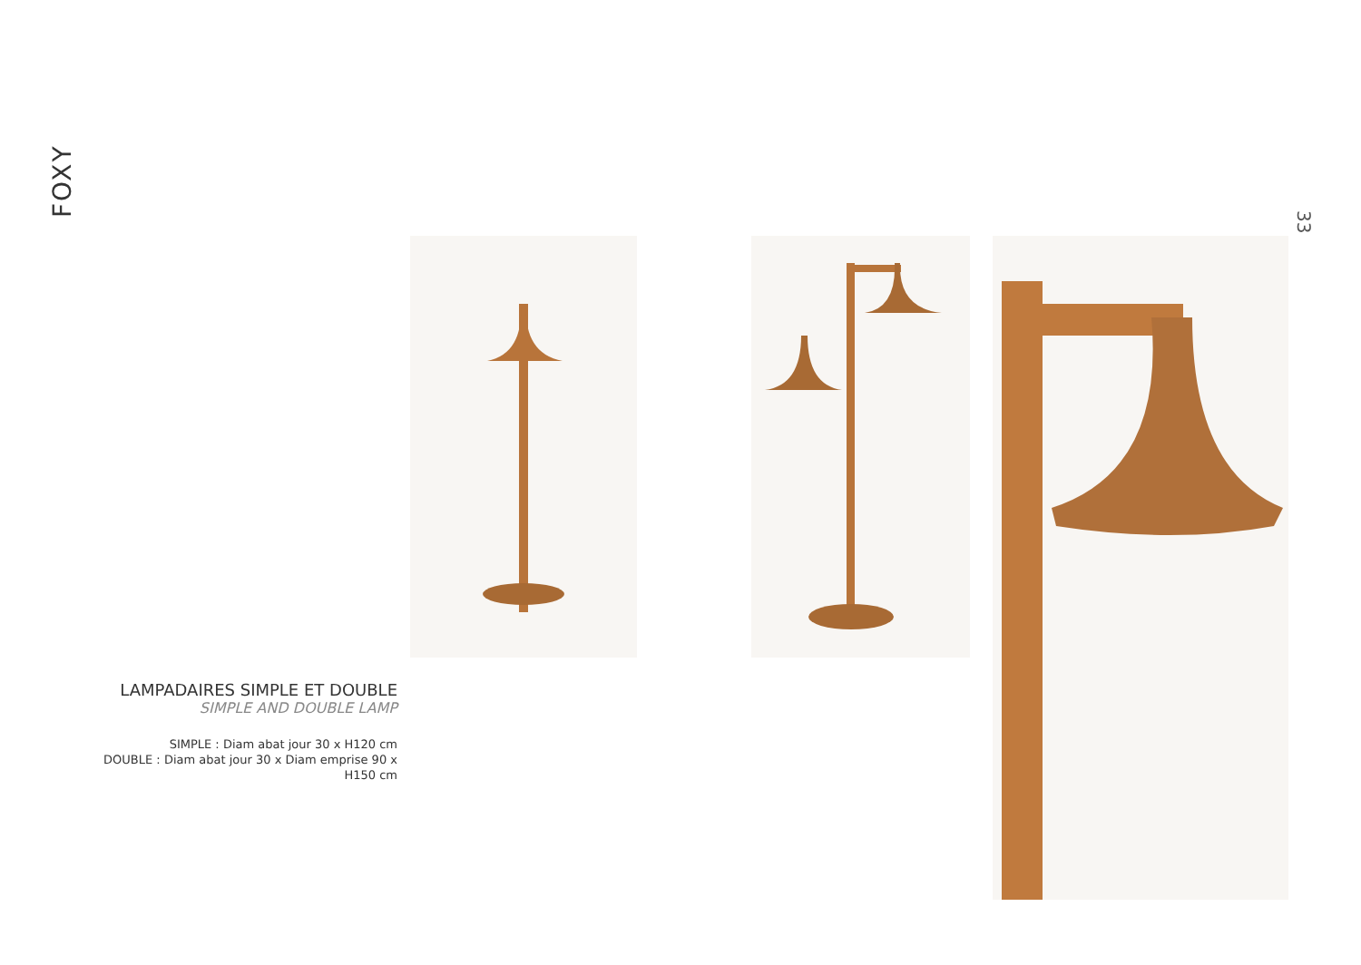FOXY
33
LAMPADAIRES SIMPLE ET DOUBLE
SIMPLE AND DOUBLE LAMP
SIMPLE : Diam abat jour 30 x H120 cm
DOUBLE : Diam abat jour 30 x Diam emprise 90 x H150 cm